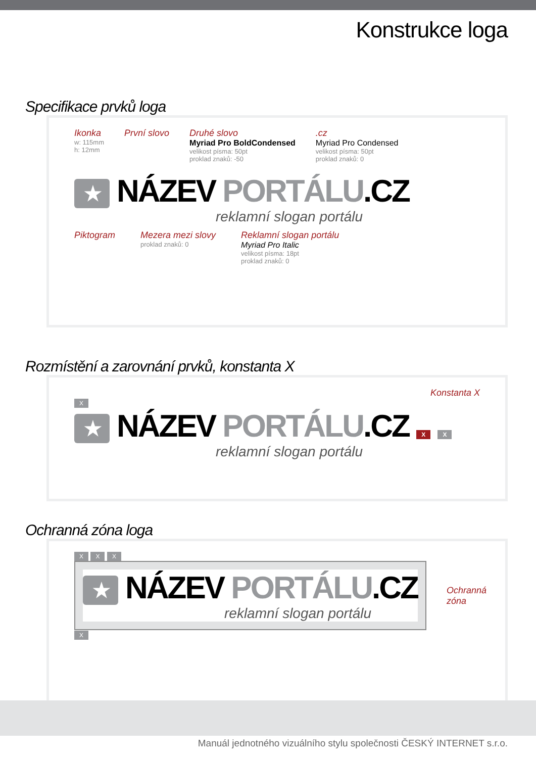Konstrukce loga
Specifikace prvků loga
Ikonka
w: 115mm
h: 12mm
První slovo Druhé slovo
Myriad Pro BoldCondensed
velikost písma: 50pt
proklad znaků: -50
.cz
Myriad Pro Condensed
velikost písma: 50pt
proklad znaků: 0
★ NÁZEV PORTÁLU.CZ
reklamní slogan portálu
Piktogram Mezera mezi slovy
proklad znaků: 0
Reklamní slogan portálu
Myriad Pro Italic
velikost písma: 18pt
proklad znaků: 0
Rozmístění a zarovnání prvků, konstanta X
Konstanta X
X
★ NÁZEV PORTÁLU.CZ X X
reklamní slogan portálu
Ochranná zóna loga
X X X
★ NÁZEV PORTÁLU.CZ
reklamní slogan portálu
Ochranná zóna
X
Manuál jednotného vizuálního stylu společnosti ČESKÝ INTERNET s.r.o.